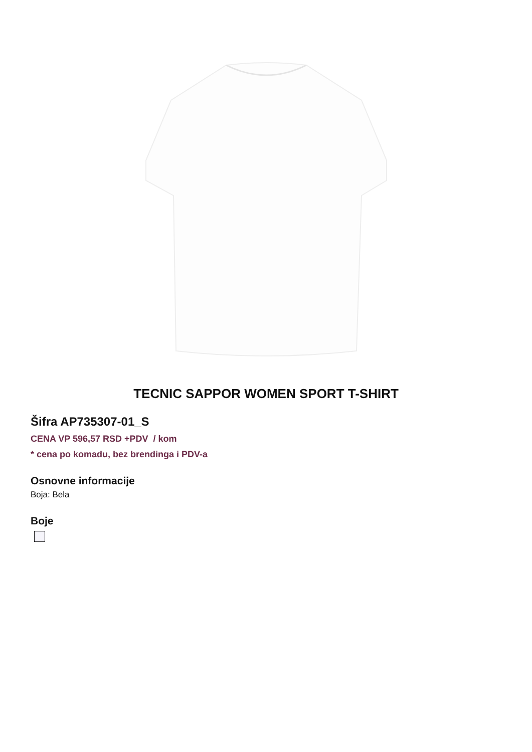TECNIC SAPPOR WOMEN SPORT T-SHIRT
Šifra AP735307-01_S
CENA VP 596,57 RSD +PDV / kom
* cena po komadu, bez brendinga i PDV-a
Osnovne informacije
Boja: Bela
Boje